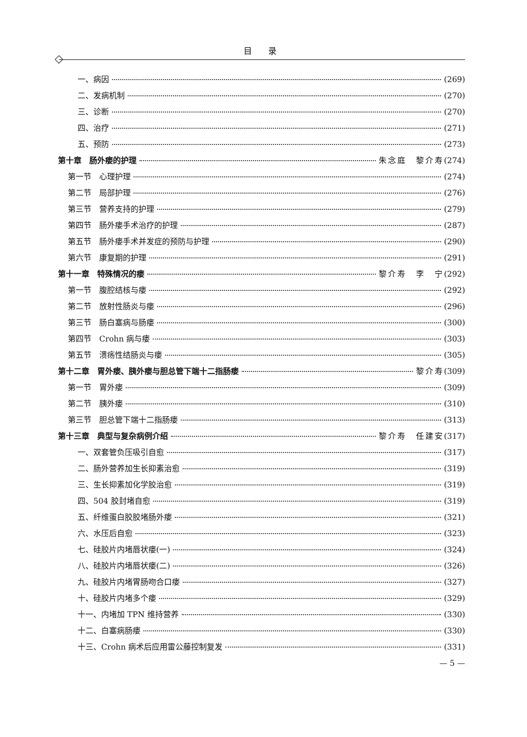目 录
一、病因 (269)
二、发病机制 (270)
三、诊断 (270)
四、治疗 (271)
五、预防 (273)
第十章　肠外瘘的护理 朱念庭　黎介寿 (274)
第一节　心理护理 (274)
第二节　局部护理 (276)
第三节　营养支持的护理 (279)
第四节　肠外瘘手术治疗的护理 (287)
第五节　肠外瘘手术并发症的预防与护理 (290)
第六节　康复期的护理 (291)
第十一章　特殊情况的瘘 黎介寿　李　宁 (292)
第一节　腹腔结核与瘘 (292)
第二节　放射性肠炎与瘘 (296)
第三节　肠白塞病与肠瘘 (300)
第四节　Crohn 病与瘘 (303)
第五节　溃疡性结肠炎与瘘 (305)
第十二章　胃外瘘、胰外瘘与胆总管下端十二指肠瘘 黎介寿 (309)
第一节　胃外瘘 (309)
第二节　胰外瘘 (310)
第三节　胆总管下端十二指肠瘘 (313)
第十三章　典型与复杂病例介绍 黎介寿　任建安 (317)
一、双套管负压吸引自愈 (317)
二、肠外营养加生长抑素治愈 (319)
三、生长抑素加化学胶治愈 (319)
四、504 胶封堵自愈 (319)
五、纤维蛋白胶胶堵肠外瘘 (321)
六、水压后自愈 (323)
七、硅胶片内堵唇状瘘(一) (324)
八、硅胶片内堵唇状瘘(二) (326)
九、硅胶片内堵胃肠吻合口瘘 (327)
十、硅胶片内堵多个瘘 (329)
十一、内堵加 TPN 维持营养 (330)
十二、白塞病肠瘘 (330)
十三、Crohn 病术后应用雷公藤控制复发 (331)
— 5 —